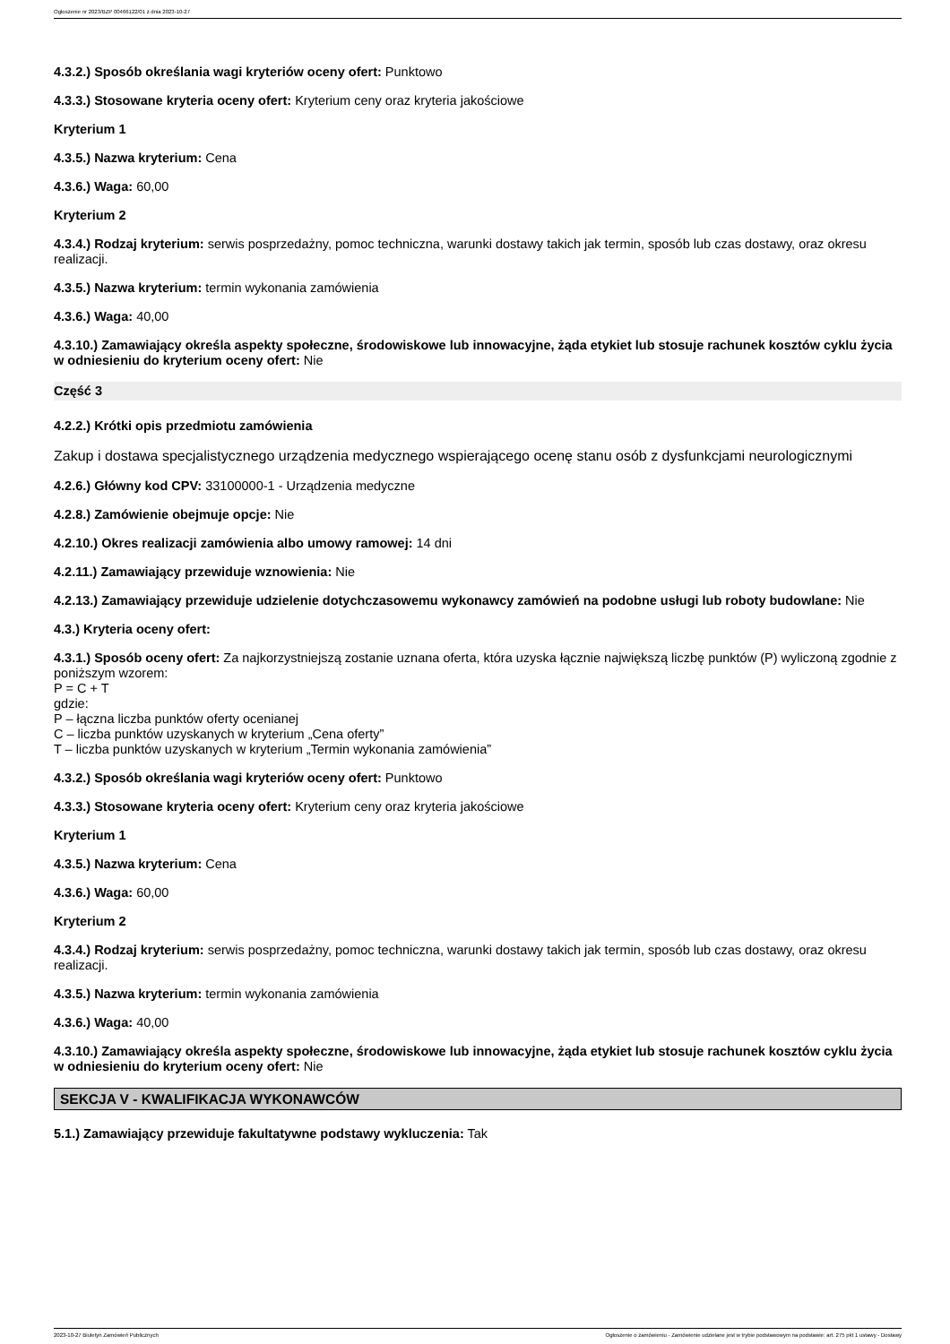Ogłoszenie nr 2023/BZP 00466122/01 z dnia 2023-10-27
4.3.2.) Sposób określania wagi kryteriów oceny ofert: Punktowo
4.3.3.) Stosowane kryteria oceny ofert: Kryterium ceny oraz kryteria jakościowe
Kryterium 1
4.3.5.) Nazwa kryterium: Cena
4.3.6.) Waga: 60,00
Kryterium 2
4.3.4.) Rodzaj kryterium: serwis posprzedażny, pomoc techniczna, warunki dostawy takich jak termin, sposób lub czas dostawy, oraz okresu realizacji.
4.3.5.) Nazwa kryterium: termin wykonania zamówienia
4.3.6.) Waga: 40,00
4.3.10.) Zamawiający określa aspekty społeczne, środowiskowe lub innowacyjne, żąda etykiet lub stosuje rachunek kosztów cyklu życia w odniesieniu do kryterium oceny ofert: Nie
Część 3
4.2.2.) Krótki opis przedmiotu zamówienia
Zakup i dostawa specjalistycznego urządzenia medycznego wspierającego ocenę stanu osób z dysfunkcjami neurologicznymi
4.2.6.) Główny kod CPV: 33100000-1 - Urządzenia medyczne
4.2.8.) Zamówienie obejmuje opcje: Nie
4.2.10.) Okres realizacji zamówienia albo umowy ramowej: 14 dni
4.2.11.) Zamawiający przewiduje wznowienia: Nie
4.2.13.) Zamawiający przewiduje udzielenie dotychczasowemu wykonawcy zamówień na podobne usługi lub roboty budowlane: Nie
4.3.) Kryteria oceny ofert:
4.3.1.) Sposób oceny ofert: Za najkorzystniejszą zostanie uznana oferta, która uzyska łącznie największą liczbę punktów (P) wyliczoną zgodnie z poniższym wzorem:
P = C + T
gdzie:
P – łączna liczba punktów oferty ocenianej
C – liczba punktów uzyskanych w kryterium „Cena oferty”
T – liczba punktów uzyskanych w kryterium „Termin wykonania zamówienia”
4.3.2.) Sposób określania wagi kryteriów oceny ofert: Punktowo
4.3.3.) Stosowane kryteria oceny ofert: Kryterium ceny oraz kryteria jakościowe
Kryterium 1
4.3.5.) Nazwa kryterium: Cena
4.3.6.) Waga: 60,00
Kryterium 2
4.3.4.) Rodzaj kryterium: serwis posprzedażny, pomoc techniczna, warunki dostawy takich jak termin, sposób lub czas dostawy, oraz okresu realizacji.
4.3.5.) Nazwa kryterium: termin wykonania zamówienia
4.3.6.) Waga: 40,00
4.3.10.) Zamawiający określa aspekty społeczne, środowiskowe lub innowacyjne, żąda etykiet lub stosuje rachunek kosztów cyklu życia w odniesieniu do kryterium oceny ofert: Nie
SEKCJA V - KWALIFIKACJA WYKONAWCÓW
5.1.) Zamawiający przewiduje fakultatywne podstawy wykluczenia: Tak
2023-10-27 Biuletyn Zamówień Publicznych Ogłoszenie o zamówieniu - Zamówienie udzielane jest w trybie podstawowym na podstawie: art. 275 pkt 1 ustawy - Dostawy